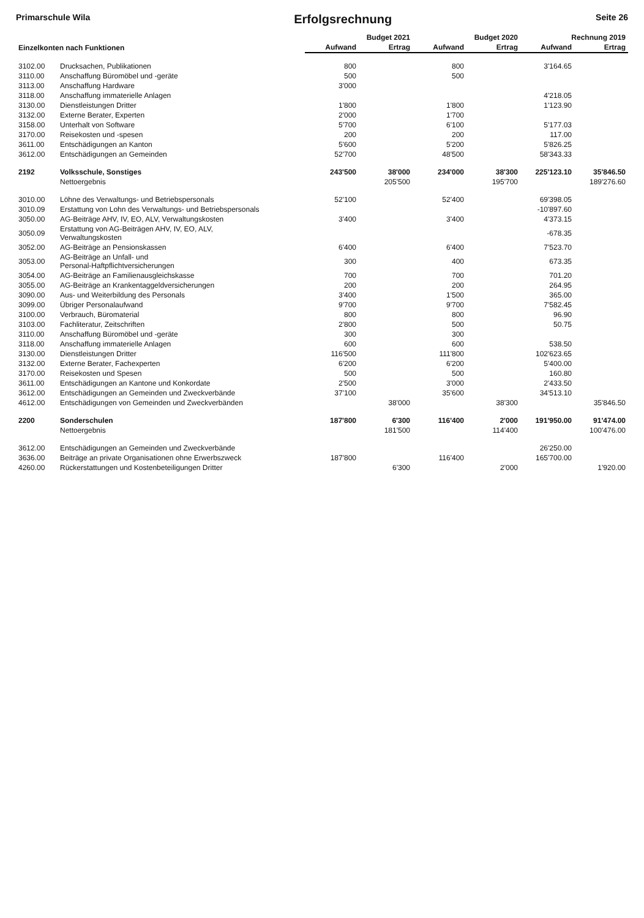Primarschule Wila Erfolgsrechnung Seite 26
| Einzelkonten nach Funktionen | | Budget 2021 | | Budget 2020 | | Rechnung 2019 | |
| --- | --- | --- | --- | --- | --- | --- | --- |
| | | Aufwand | Ertrag | Aufwand | Ertrag | Aufwand | Ertrag |
| 3102.00 | Drucksachen, Publikationen | 800 | | 800 | | 3'164.65 | |
| 3110.00 | Anschaffung Büromöbel und -geräte | 500 | | 500 | | | |
| 3113.00 | Anschaffung Hardware | 3'000 | | | | | |
| 3118.00 | Anschaffung immaterielle Anlagen | | | | | 4'218.05 | |
| 3130.00 | Dienstleistungen Dritter | 1'800 | | 1'800 | | 1'123.90 | |
| 3132.00 | Externe Berater, Experten | 2'000 | | 1'700 | | | |
| 3158.00 | Unterhalt von Software | 5'700 | | 6'100 | | 5'177.03 | |
| 3170.00 | Reisekosten und -spesen | 200 | | 200 | | 117.00 | |
| 3611.00 | Entschädigungen an Kanton | 5'600 | | 5'200 | | 5'826.25 | |
| 3612.00 | Entschädigungen an Gemeinden | 52'700 | | 48'500 | | 58'343.33 | |
| 2192 | Volksschule, Sonstiges | 243'500 | 38'000 | 234'000 | 38'300 | 225'123.10 | 35'846.50 |
| | Nettoergebnis | | 205'500 | | 195'700 | | 189'276.60 |
| 3010.00 | Löhne des Verwaltungs- und Betriebspersonals | 52'100 | | 52'400 | | 69'398.05 | |
| 3010.09 | Erstattung von Lohn des Verwaltungs- und Betriebspersonals | | | | | -10'897.60 | |
| 3050.00 | AG-Beiträge AHV, IV, EO, ALV, Verwaltungskosten | 3'400 | | 3'400 | | 4'373.15 | |
| 3050.09 | Erstattung von AG-Beiträgen AHV, IV, EO, ALV, Verwaltungskosten | | | | | -678.35 | |
| 3052.00 | AG-Beiträge an Pensionskassen | 6'400 | | 6'400 | | 7'523.70 | |
| 3053.00 | AG-Beiträge an Unfall- und Personal-Haftpflichtversicherungen | 300 | | 400 | | 673.35 | |
| 3054.00 | AG-Beiträge an Familienausgleichskasse | 700 | | 700 | | 701.20 | |
| 3055.00 | AG-Beiträge an Krankentaggeldversicherungen | 200 | | 200 | | 264.95 | |
| 3090.00 | Aus- und Weiterbildung des Personals | 3'400 | | 1'500 | | 365.00 | |
| 3099.00 | Übriger Personalaufwand | 9'700 | | 9'700 | | 7'582.45 | |
| 3100.00 | Verbrauch, Büromaterial | 800 | | 800 | | 96.90 | |
| 3103.00 | Fachliteratur, Zeitschriften | 2'800 | | 500 | | 50.75 | |
| 3110.00 | Anschaffung Büromöbel und -geräte | 300 | | 300 | | | |
| 3118.00 | Anschaffung immaterielle Anlagen | 600 | | 600 | | 538.50 | |
| 3130.00 | Dienstleistungen Dritter | 116'500 | | 111'800 | | 102'623.65 | |
| 3132.00 | Externe Berater, Fachexperten | 6'200 | | 6'200 | | 5'400.00 | |
| 3170.00 | Reisekosten und Spesen | 500 | | 500 | | 160.80 | |
| 3611.00 | Entschädigungen an Kantone und Konkordate | 2'500 | | 3'000 | | 2'433.50 | |
| 3612.00 | Entschädigungen an Gemeinden und Zweckverbände | 37'100 | | 35'600 | | 34'513.10 | |
| 4612.00 | Entschädigungen von Gemeinden und Zweckverbänden | | 38'000 | | 38'300 | | 35'846.50 |
| 2200 | Sonderschulen | 187'800 | 6'300 | 116'400 | 2'000 | 191'950.00 | 91'474.00 |
| | Nettoergebnis | | 181'500 | | 114'400 | | 100'476.00 |
| 3612.00 | Entschädigungen an Gemeinden und Zweckverbände | | | | | 26'250.00 | |
| 3636.00 | Beiträge an private Organisationen ohne Erwerbszweck | 187'800 | | 116'400 | | 165'700.00 | |
| 4260.00 | Rückerstattungen und Kostenbeteiligungen Dritter | | 6'300 | | 2'000 | | 1'920.00 |